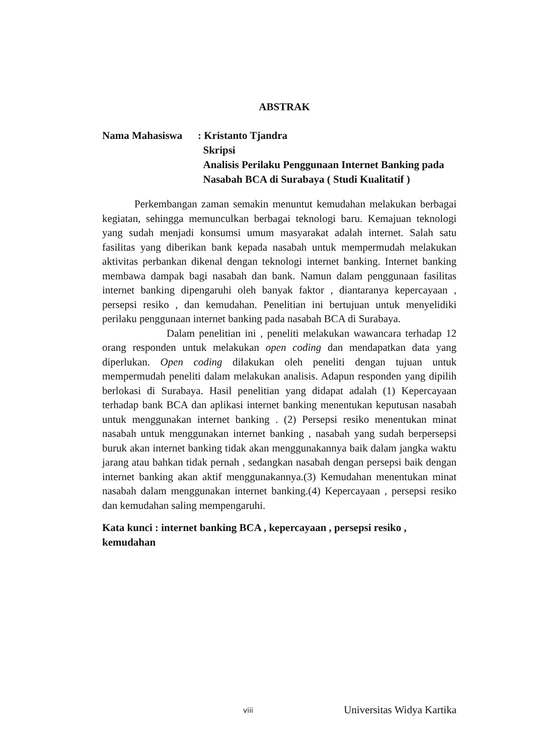ABSTRAK
Nama Mahasiswa : Kristanto Tjandra
Skripsi
Analisis Perilaku Penggunaan Internet Banking pada
Nasabah BCA di Surabaya ( Studi Kualitatif )
Perkembangan zaman semakin menuntut kemudahan melakukan berbagai kegiatan, sehingga memunculkan berbagai teknologi baru. Kemajuan teknologi yang sudah menjadi konsumsi umum masyarakat adalah internet. Salah satu fasilitas yang diberikan bank kepada nasabah untuk mempermudah melakukan aktivitas perbankan dikenal dengan teknologi internet banking. Internet banking membawa dampak bagi nasabah dan bank. Namun dalam penggunaan fasilitas internet banking dipengaruhi oleh banyak faktor , diantaranya kepercayaan , persepsi resiko , dan kemudahan. Penelitian ini bertujuan untuk menyelidiki perilaku penggunaan internet banking pada nasabah BCA di Surabaya.
Dalam penelitian ini , peneliti melakukan wawancara terhadap 12 orang responden untuk melakukan open coding dan mendapatkan data yang diperlukan. Open coding dilakukan oleh peneliti dengan tujuan untuk mempermudah peneliti dalam melakukan analisis. Adapun responden yang dipilih berlokasi di Surabaya. Hasil penelitian yang didapat adalah (1) Kepercayaan terhadap bank BCA dan aplikasi internet banking menentukan keputusan nasabah untuk menggunakan internet banking . (2) Persepsi resiko menentukan minat nasabah untuk menggunakan internet banking , nasabah yang sudah berpersepsi buruk akan internet banking tidak akan menggunakannya baik dalam jangka waktu jarang atau bahkan tidak pernah , sedangkan nasabah dengan persepsi baik dengan internet banking akan aktif menggunakannya.(3) Kemudahan menentukan minat nasabah dalam menggunakan internet banking.(4) Kepercayaan , persepsi resiko dan kemudahan saling mempengaruhi.
Kata kunci : internet banking BCA , kepercayaan , persepsi resiko ,
kemudahan
viii
Universitas Widya Kartika